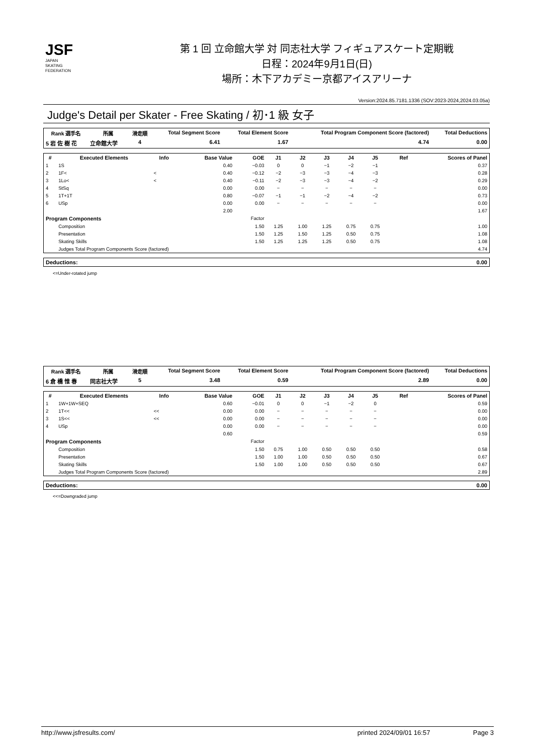JSF
JAPAN
SKATING
FEDERATION
第 1 回 立命館大学 対 同志社大学 フィギュアスケート定期戦
日程：2024年9月1日(日)
場所：木下アカデミー京都アイスアリーナ
Version:2024.85.7181.1336 (SOV:2023-2024,2024.03.05a)
Judge's Detail per Skater - Free Skating / 初･1 級 女子
| Rank 選手名 | 所属 | 滑走順 | Total Segment Score | Total Element Score | Total Program Component Score (factored) | Total Deductions |
| --- | --- | --- | --- | --- | --- | --- |
| 5 岩 佐 樹 花 | 立命館大学 | 4 | 6.41 | 1.67 | 4.74 | 0.00 |
| # | Executed Elements | Info | Base Value | GOE | J1 | J2 | J3 | J4 | J5 | Ref | Scores of Panel |
| --- | --- | --- | --- | --- | --- | --- | --- | --- | --- | --- | --- |
| 1 | 1S | | 0.40 | −0.03 | 0 | 0 | −1 | −2 | −1 | | 0.37 |
| 2 | 1F< | < | 0.40 | −0.12 | −2 | −3 | −3 | −4 | −3 | | 0.28 |
| 3 | 1Lo< | < | 0.40 | −0.11 | −2 | −3 | −3 | −4 | −2 | | 0.29 |
| 4 | StSq | | 0.00 | 0.00 | − | − | − | − | − | | 0.00 |
| 5 | 1T+1T | | 0.80 | −0.07 | −1 | −1 | −2 | −4 | −2 | | 0.73 |
| 6 | USp | | 0.00 | 0.00 | − | − | − | − | − | | 0.00 |
| | | | 2.00 | | | | | | | | 1.67 |
| Program Components | | | | Factor | | | | | | | |
| | Composition | | | 1.50 | 1.25 | 1.00 | 1.25 | 0.75 | 0.75 | | 1.00 |
| | Presentation | | | 1.50 | 1.25 | 1.50 | 1.25 | 0.50 | 0.75 | | 1.08 |
| | Skating Skills | | | 1.50 | 1.25 | 1.25 | 1.25 | 0.50 | 0.75 | | 1.08 |
| | Judges Total Program Components Score (factored) | | | | | | | | | | 4.74 |
| Deductions: | 0.00 |
<=Under-rotated jump
| Rank 選手名 | 所属 | 滑走順 | Total Segment Score | Total Element Score | Total Program Component Score (factored) | Total Deductions |
| --- | --- | --- | --- | --- | --- | --- |
| 6 倉 橋 惟 春 | 同志社大学 | 5 | 3.48 | 0.59 | 2.89 | 0.00 |
| # | Executed Elements | Info | Base Value | GOE | J1 | J2 | J3 | J4 | J5 | Ref | Scores of Panel |
| --- | --- | --- | --- | --- | --- | --- | --- | --- | --- | --- | --- |
| 1 | 1W+1W+SEQ | | 0.60 | −0.01 | 0 | 0 | −1 | −2 | 0 | | 0.59 |
| 2 | 1T<< | << | 0.00 | 0.00 | − | − | − | − | − | | 0.00 |
| 3 | 1S<< | << | 0.00 | 0.00 | − | − | − | − | − | | 0.00 |
| 4 | USp | | 0.00 | 0.00 | − | − | − | − | − | | 0.00 |
| | | | 0.60 | | | | | | | | 0.59 |
| Program Components | | | | Factor | | | | | | | |
| | Composition | | | 1.50 | 0.75 | 1.00 | 0.50 | 0.50 | 0.50 | | 0.58 |
| | Presentation | | | 1.50 | 1.00 | 1.00 | 0.50 | 0.50 | 0.50 | | 0.67 |
| | Skating Skills | | | 1.50 | 1.00 | 1.00 | 0.50 | 0.50 | 0.50 | | 0.67 |
| | Judges Total Program Components Score (factored) | | | | | | | | | | 2.89 |
| Deductions: | 0.00 |
<<=Downgraded jump
http://www.jsfresults.com/ printed 2024/09/01 16:57 Page 3